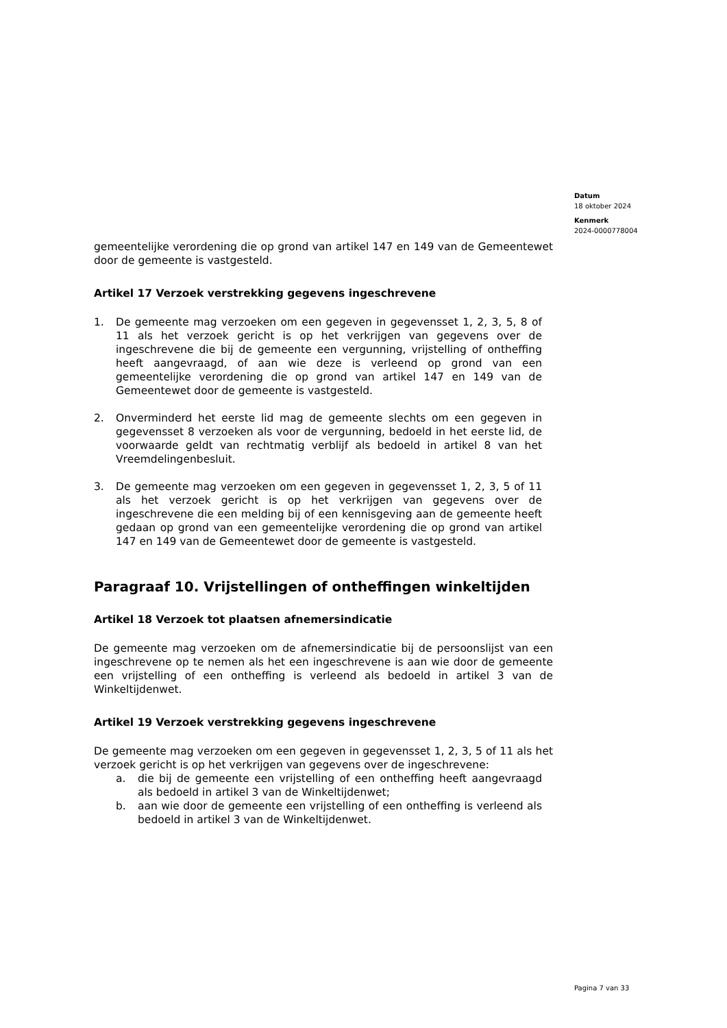Datum
18 oktober 2024
Kenmerk
2024-0000778004
gemeentelijke verordening die op grond van artikel 147 en 149 van de Gemeentewet door de gemeente is vastgesteld.
Artikel 17 Verzoek verstrekking gegevens ingeschrevene
1. De gemeente mag verzoeken om een gegeven in gegevensset 1, 2, 3, 5, 8 of 11 als het verzoek gericht is op het verkrijgen van gegevens over de ingeschrevene die bij de gemeente een vergunning, vrijstelling of ontheffing heeft aangevraagd, of aan wie deze is verleend op grond van een gemeentelijke verordening die op grond van artikel 147 en 149 van de Gemeentewet door de gemeente is vastgesteld.
2. Onverminderd het eerste lid mag de gemeente slechts om een gegeven in gegevensset 8 verzoeken als voor de vergunning, bedoeld in het eerste lid, de voorwaarde geldt van rechtmatig verblijf als bedoeld in artikel 8 van het Vreemdelingenbesluit.
3. De gemeente mag verzoeken om een gegeven in gegevensset 1, 2, 3, 5 of 11 als het verzoek gericht is op het verkrijgen van gegevens over de ingeschrevene die een melding bij of een kennisgeving aan de gemeente heeft gedaan op grond van een gemeentelijke verordening die op grond van artikel 147 en 149 van de Gemeentewet door de gemeente is vastgesteld.
Paragraaf 10. Vrijstellingen of ontheffingen winkeltijden
Artikel 18 Verzoek tot plaatsen afnemersindicatie
De gemeente mag verzoeken om de afnemersindicatie bij de persoonslijst van een ingeschrevene op te nemen als het een ingeschrevene is aan wie door de gemeente een vrijstelling of een ontheffing is verleend als bedoeld in artikel 3 van de Winkeltijdenwet.
Artikel 19 Verzoek verstrekking gegevens ingeschrevene
De gemeente mag verzoeken om een gegeven in gegevensset 1, 2, 3, 5 of 11 als het verzoek gericht is op het verkrijgen van gegevens over de ingeschrevene:
a. die bij de gemeente een vrijstelling of een ontheffing heeft aangevraagd als bedoeld in artikel 3 van de Winkeltijdenwet;
b. aan wie door de gemeente een vrijstelling of een ontheffing is verleend als bedoeld in artikel 3 van de Winkeltijdenwet.
Pagina 7 van 33